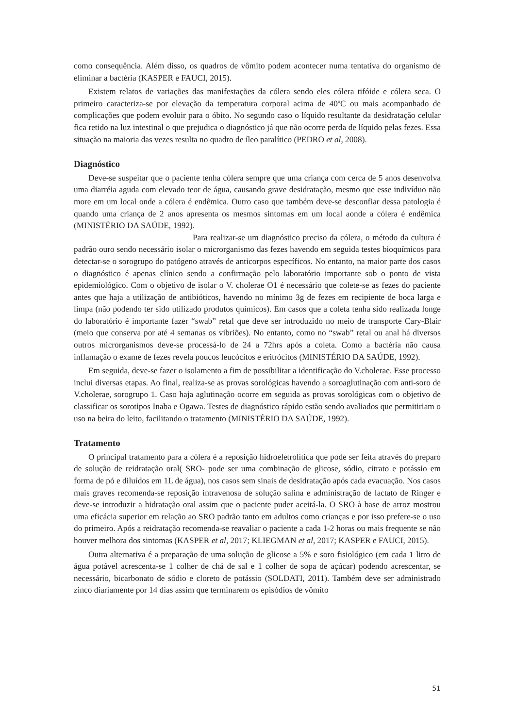como consequência. Além disso, os quadros de vômito podem acontecer numa tentativa do organismo de eliminar a bactéria (KASPER e FAUCI, 2015).
Existem relatos de variações das manifestações da cólera sendo eles cólera tifóide e cólera seca. O primeiro caracteriza-se por elevação da temperatura corporal acima de 40ºC ou mais acompanhado de complicações que podem evoluir para o óbito. No segundo caso o líquido resultante da desidratação celular fica retido na luz intestinal o que prejudica o diagnóstico já que não ocorre perda de líquido pelas fezes. Essa situação na maioria das vezes resulta no quadro de íleo paralítico (PEDRO et al, 2008).
Diagnóstico
Deve-se suspeitar que o paciente tenha cólera sempre que uma criança com cerca de 5 anos desenvolva uma diarréia aguda com elevado teor de água, causando grave desidratação, mesmo que esse indivíduo não more em um local onde a cólera é endêmica. Outro caso que também deve-se desconfiar dessa patologia é quando uma criança de 2 anos apresenta os mesmos sintomas em um local aonde a cólera é endêmica (MINISTÉRIO DA SAÚDE, 1992).
Para realizar-se um diagnóstico preciso da cólera, o método da cultura é padrão ouro sendo necessário isolar o microrganismo das fezes havendo em seguida testes bioquímicos para detectar-se o sorogrupo do patógeno através de anticorpos específicos. No entanto, na maior parte dos casos o diagnóstico é apenas clínico sendo a confirmação pelo laboratório importante sob o ponto de vista epidemiológico. Com o objetivo de isolar o V. cholerae O1 é necessário que colete-se as fezes do paciente antes que haja a utilização de antibióticos, havendo no mínimo 3g de fezes em recipiente de boca larga e limpa (não podendo ter sido utilizado produtos químicos). Em casos que a coleta tenha sido realizada longe do laboratório é importante fazer “swab” retal que deve ser introduzido no meio de transporte Cary-Blair (meio que conserva por até 4 semanas os vibriões). No entanto, como no “swab” retal ou anal há diversos outros microrganismos deve-se processá-lo de 24 a 72hrs após a coleta. Como a bactéria não causa inflamação o exame de fezes revela poucos leucócitos e eritrócitos (MINISTÉRIO DA SAÚDE, 1992).
Em seguida, deve-se fazer o isolamento a fim de possibilitar a identificação do V.cholerae. Esse processo inclui diversas etapas. Ao final, realiza-se as provas sorológicas havendo a soroaglutinação com anti-soro de V.cholerae, sorogrupo 1. Caso haja aglutinação ocorre em seguida as provas sorológicas com o objetivo de classificar os sorotipos Inaba e Ogawa. Testes de diagnóstico rápido estão sendo avaliados que permitiriam o uso na beira do leito, facilitando o tratamento (MINISTÉRIO DA SAÚDE, 1992).
Tratamento
O principal tratamento para a cólera é a reposição hidroeletrolítica que pode ser feita através do preparo de solução de reidratação oral( SRO- pode ser uma combinação de glicose, sódio, citrato e potássio em forma de pó e diluídos em 1L de água), nos casos sem sinais de desidratação após cada evacuação. Nos casos mais graves recomenda-se reposição intravenosa de solução salina e administração de lactato de Ringer e deve-se introduzir a hidratação oral assim que o paciente puder aceitá-la. O SRO à base de arroz mostrou uma eficácia superior em relação ao SRO padrão tanto em adultos como crianças e por isso prefere-se o uso do primeiro. Após a reidratação recomenda-se reavaliar o paciente a cada 1-2 horas ou mais frequente se não houver melhora dos sintomas (KASPER et al, 2017; KLIEGMAN et al, 2017; KASPER e FAUCI, 2015).
Outra alternativa é a preparação de uma solução de glicose a 5% e soro fisiológico (em cada 1 litro de água potável acrescenta-se 1 colher de chá de sal e 1 colher de sopa de açúcar) podendo acrescentar, se necessário, bicarbonato de sódio e cloreto de potássio (SOLDATI, 2011). Também deve ser administrado zinco diariamente por 14 dias assim que terminarem os episódios de vômito
51